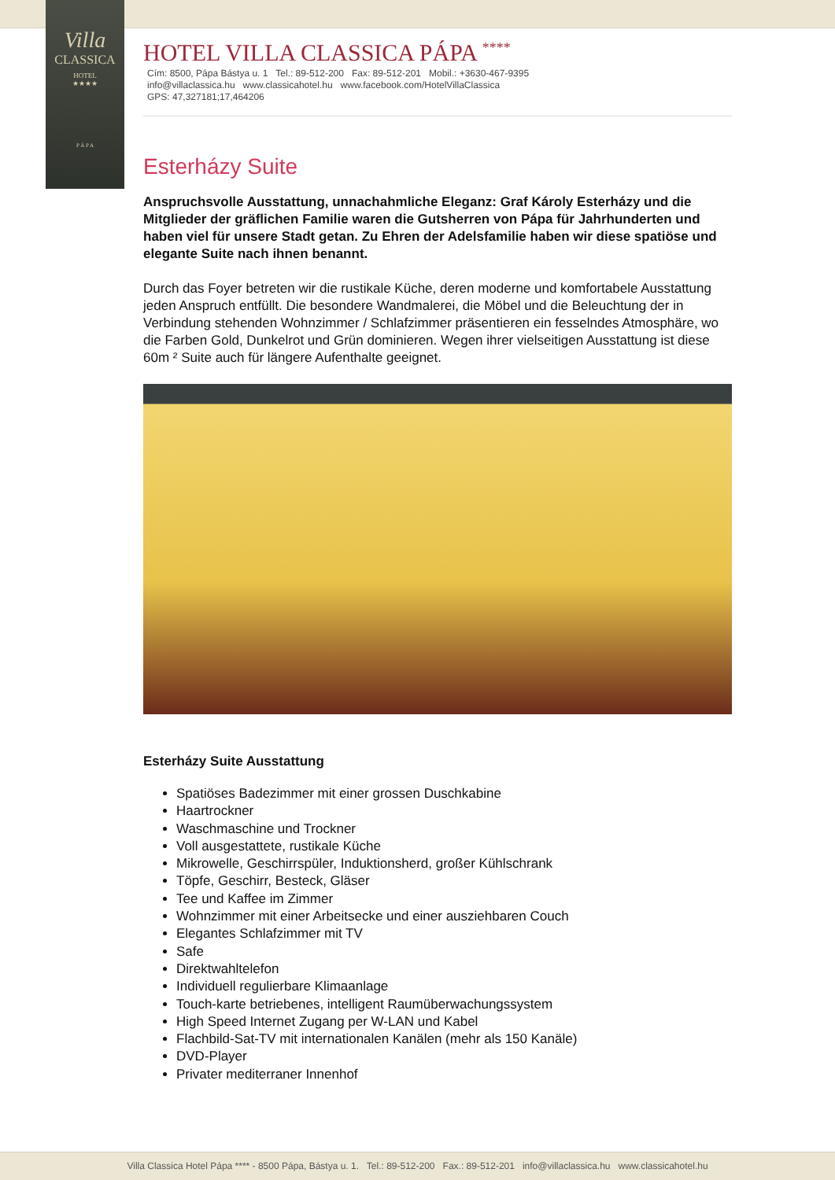Villa
CLASSICA
HOTEL
★★★★
P Á P A
HOTEL VILLA CLASSICA PÁPA <sup>****</sup>
Cím: 8500, Pápa Bástya u. 1 Tel.: 89-512-200 Fax: 89-512-201 Mobil.: +3630-467-9395
info@villaclassica.hu www.classicahotel.hu www.facebook.com/HotelVillaClassica
GPS: 47,327181;17,464206
Esterházy Suite
Anspruchsvolle Ausstattung, unnachahmliche Eleganz: Graf Károly Esterházy und die Mitglieder der gräflichen Familie waren die Gutsherren von Pápa für Jahrhunderten und haben viel für unsere Stadt getan. Zu Ehren der Adelsfamilie haben wir diese spatiöse und elegante Suite nach ihnen benannt.
Durch das Foyer betreten wir die rustikale Küche, deren moderne und komfortabele Ausstattung jeden Anspruch entfüllt. Die besondere Wandmalerei, die Möbel und die Beleuchtung der in Verbindung stehenden Wohnzimmer / Schlafzimmer präsentieren ein fesselndes Atmosphäre, wo die Farben Gold, Dunkelrot und Grün dominieren. Wegen ihrer vielseitigen Ausstattung ist diese 60m ² Suite auch für längere Aufenthalte geeignet.
Esterházy Suite Ausstattung
Spatiöses Badezimmer mit einer grossen Duschkabine
Haartrockner
Waschmaschine und Trockner
Voll ausgestattete, rustikale Küche
Mikrowelle, Geschirrspüler, Induktionsherd, großer Kühlschrank
Töpfe, Geschirr, Besteck, Gläser
Tee und Kaffee im Zimmer
Wohnzimmer mit einer Arbeitsecke und einer ausziehbaren Couch
Elegantes Schlafzimmer mit TV
Safe
Direktwahltelefon
Individuell regulierbare Klimaanlage
Touch-karte betriebenes, intelligent Raumüberwachungssystem
High Speed Internet Zugang per W-LAN und Kabel
Flachbild-Sat-TV mit internationalen Kanälen (mehr als 150 Kanäle)
DVD-Player
Privater mediterraner Innenhof
Villa Classica Hotel Pápa **** - 8500 Pápa, Bástya u. 1. Tel.: 89-512-200 Fax.: 89-512-201 info@villaclassica.hu www.classicahotel.hu